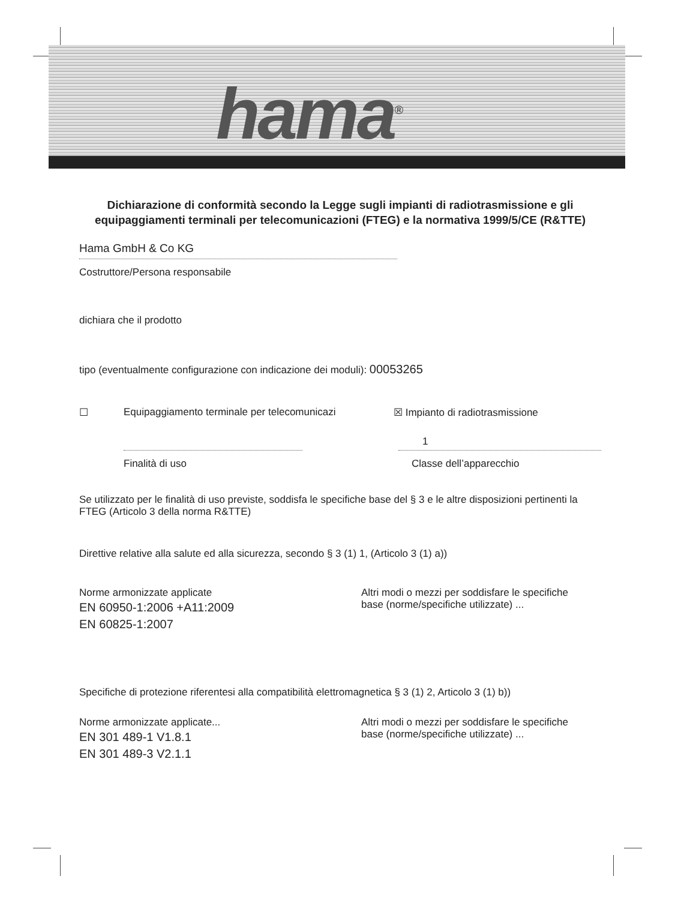hama<sup>®</sup>
Dichiarazione di conformità secondo la Legge sugli impianti di radiotrasmissione e gli equipaggiamenti terminali per telecomunicazioni (FTEG) e la normativa 1999/5/CE (R&TTE)
Hama GmbH & Co KG
Costruttore/Persona responsabile
dichiara che il prodotto
tipo (eventualmente configurazione con indicazione dei moduli): 00053265
☐ Equipaggiamento terminale per telecomunicazi ☒ Impianto di radiotrasmissione
1
Finalità di uso Classe dell’apparecchio
Se utilizzato per le finalità di uso previste, soddisfa le specifiche base del § 3 e le altre disposizioni pertinenti la FTEG (Articolo 3 della norma R&TTE)
Direttive relative alla salute ed alla sicurezza, secondo § 3 (1) 1, (Articolo 3 (1) a))
Norme armonizzate applicate
EN 60950-1:2006 +A11:2009
EN 60825-1:2007
Altri modi o mezzi per soddisfare le specifiche base (norme/specifiche utilizzate) ...
Specifiche di protezione riferentesi alla compatibilità elettromagnetica § 3 (1) 2, Articolo 3 (1) b))
Norme armonizzate applicate...
EN 301 489-1 V1.8.1
EN 301 489-3 V2.1.1
Altri modi o mezzi per soddisfare le specifiche base (norme/specifiche utilizzate) ...